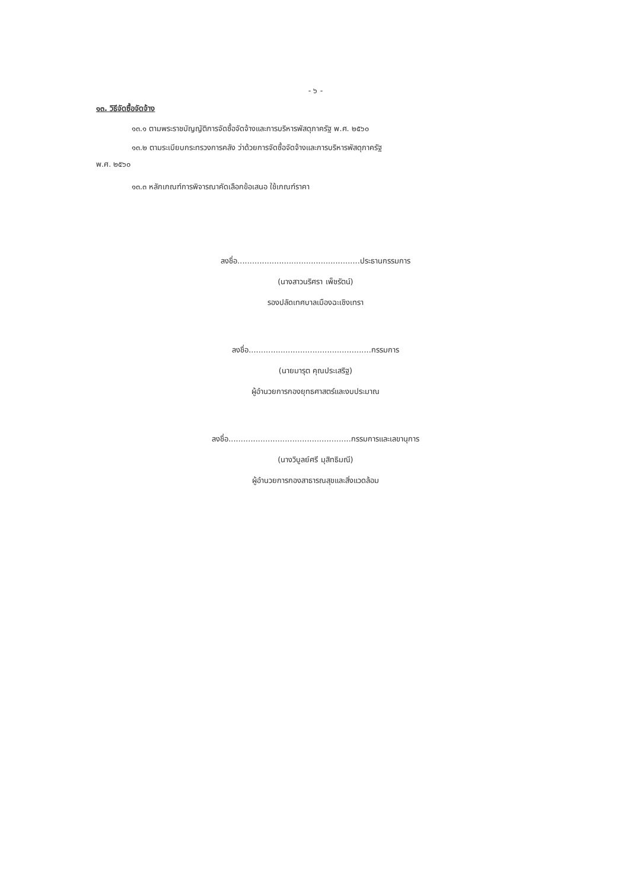- ๖ -
๑๓. วิธีจัดซื้อจัดจ้าง
๑๓.๑ ตามพระราชบัญญัติการจัดซื้อจัดจ้างและการบริหารพัสดุภาครัฐ พ.ศ. ๒๕๖๐
๑๓.๒ ตามระเบียบกระทรวงการคลัง ว่าด้วยการจัดซื้อจัดจ้างและการบริหารพัสดุภาครัฐ
พ.ศ. ๒๕๖๐
๑๓.๓ หลักเกณฑ์การพิจารณาคัดเลือกข้อเสนอ ใช้เกณฑ์ราคา
ลงชื่อ..................................................ประธานกรรมการ
(นางสาวนริศรา เพ็ชรัตน์)
รองปลัดเทศบาลเมืองฉะเชิงเทรา
ลงชื่อ..................................................กรรมการ
(นายมารุต คุณประเสริฐ)
ผู้อำนวยการกองยุทธศาสตร์และงบประมาณ
ลงชื่อ..................................................กรรมการและเลขานุการ
(นางวิบูลย์ศรี มุสิทธิมณี)
ผู้อำนวยการกองสาธารณสุขและสิ่งแวดล้อม